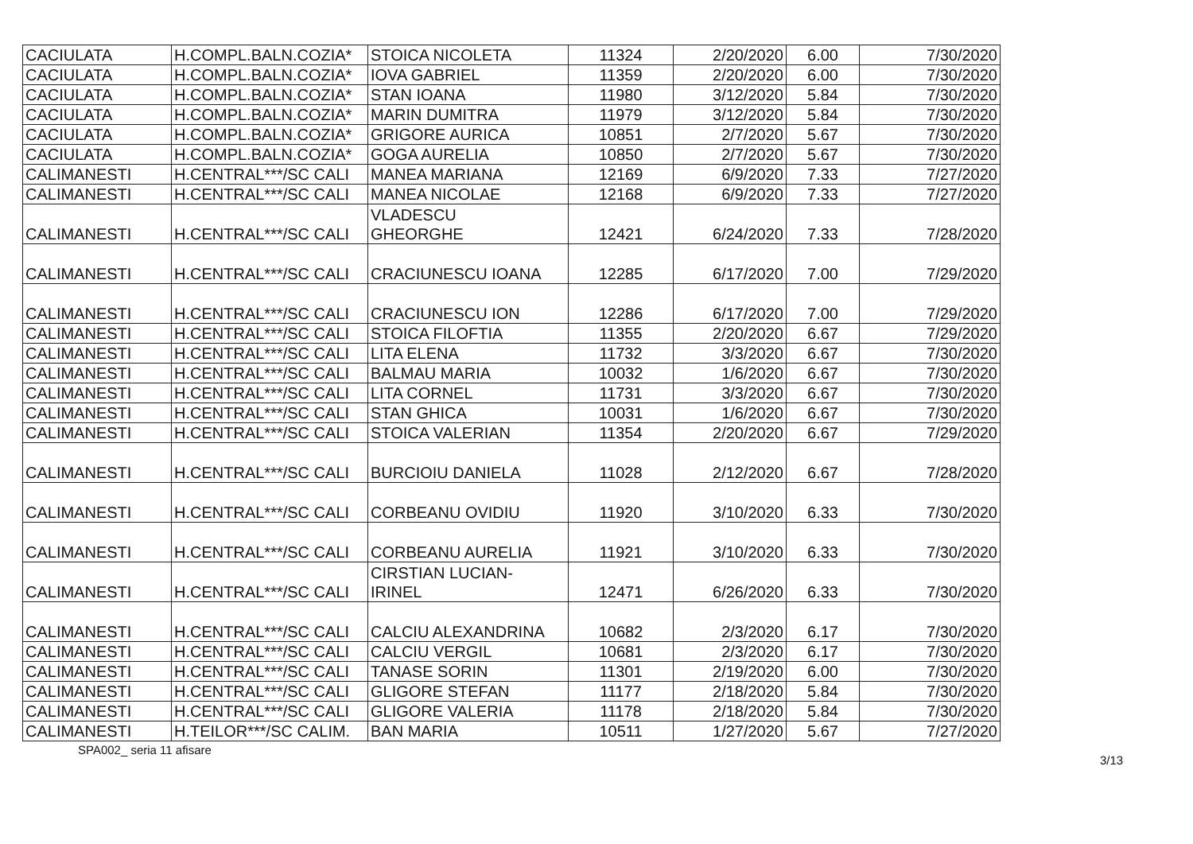| CACIULATA | H.COMPL.BALN.COZIA* | STOICA NICOLETA | 11324 | 2/20/2020 | 6.00 | 7/30/2020 |
| CACIULATA | H.COMPL.BALN.COZIA* | IOVA GABRIEL | 11359 | 2/20/2020 | 6.00 | 7/30/2020 |
| CACIULATA | H.COMPL.BALN.COZIA* | STAN IOANA | 11980 | 3/12/2020 | 5.84 | 7/30/2020 |
| CACIULATA | H.COMPL.BALN.COZIA* | MARIN DUMITRA | 11979 | 3/12/2020 | 5.84 | 7/30/2020 |
| CACIULATA | H.COMPL.BALN.COZIA* | GRIGORE AURICA | 10851 | 2/7/2020 | 5.67 | 7/30/2020 |
| CACIULATA | H.COMPL.BALN.COZIA* | GOGA AURELIA | 10850 | 2/7/2020 | 5.67 | 7/30/2020 |
| CALIMANESTI | H.CENTRAL***/SC CALI | MANEA MARIANA | 12169 | 6/9/2020 | 7.33 | 7/27/2020 |
| CALIMANESTI | H.CENTRAL***/SC CALI | MANEA NICOLAE | 12168 | 6/9/2020 | 7.33 | 7/27/2020 |
| CALIMANESTI | H.CENTRAL***/SC CALI | VLADESCU GHEORGHE | 12421 | 6/24/2020 | 7.33 | 7/28/2020 |
| CALIMANESTI | H.CENTRAL***/SC CALI | CRACIUNESCU IOANA | 12285 | 6/17/2020 | 7.00 | 7/29/2020 |
| CALIMANESTI | H.CENTRAL***/SC CALI | CRACIUNESCU ION | 12286 | 6/17/2020 | 7.00 | 7/29/2020 |
| CALIMANESTI | H.CENTRAL***/SC CALI | STOICA FILOFTIA | 11355 | 2/20/2020 | 6.67 | 7/29/2020 |
| CALIMANESTI | H.CENTRAL***/SC CALI | LITA ELENA | 11732 | 3/3/2020 | 6.67 | 7/30/2020 |
| CALIMANESTI | H.CENTRAL***/SC CALI | BALMAU MARIA | 10032 | 1/6/2020 | 6.67 | 7/30/2020 |
| CALIMANESTI | H.CENTRAL***/SC CALI | LITA CORNEL | 11731 | 3/3/2020 | 6.67 | 7/30/2020 |
| CALIMANESTI | H.CENTRAL***/SC CALI | STAN GHICA | 10031 | 1/6/2020 | 6.67 | 7/30/2020 |
| CALIMANESTI | H.CENTRAL***/SC CALI | STOICA VALERIAN | 11354 | 2/20/2020 | 6.67 | 7/29/2020 |
| CALIMANESTI | H.CENTRAL***/SC CALI | BURCIOIU DANIELA | 11028 | 2/12/2020 | 6.67 | 7/28/2020 |
| CALIMANESTI | H.CENTRAL***/SC CALI | CORBEANU OVIDIU | 11920 | 3/10/2020 | 6.33 | 7/30/2020 |
| CALIMANESTI | H.CENTRAL***/SC CALI | CORBEANU AURELIA | 11921 | 3/10/2020 | 6.33 | 7/30/2020 |
| CALIMANESTI | H.CENTRAL***/SC CALI | CIRSTIAN LUCIAN- IRINEL | 12471 | 6/26/2020 | 6.33 | 7/30/2020 |
| CALIMANESTI | H.CENTRAL***/SC CALI | CALCIU ALEXANDRINA | 10682 | 2/3/2020 | 6.17 | 7/30/2020 |
| CALIMANESTI | H.CENTRAL***/SC CALI | CALCIU VERGIL | 10681 | 2/3/2020 | 6.17 | 7/30/2020 |
| CALIMANESTI | H.CENTRAL***/SC CALI | TANASE SORIN | 11301 | 2/19/2020 | 6.00 | 7/30/2020 |
| CALIMANESTI | H.CENTRAL***/SC CALI | GLIGORE STEFAN | 11177 | 2/18/2020 | 5.84 | 7/30/2020 |
| CALIMANESTI | H.CENTRAL***/SC CALI | GLIGORE VALERIA | 11178 | 2/18/2020 | 5.84 | 7/30/2020 |
| CALIMANESTI | H.TEILOR***/SC CALIM. | BAN MARIA | 10511 | 1/27/2020 | 5.67 | 7/27/2020 |
SPA002_ seria 11 afisare
3/13